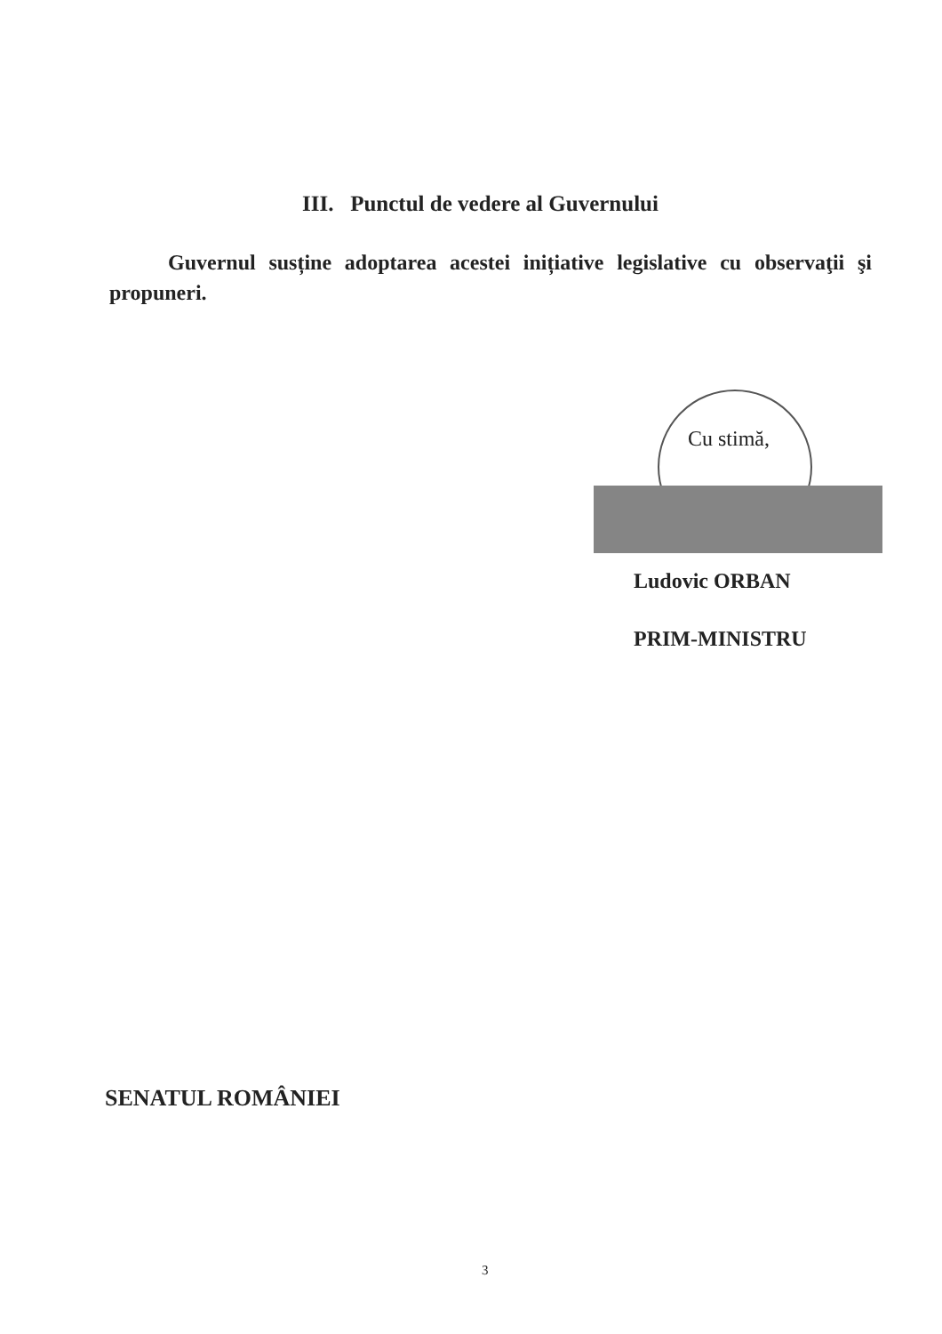III. Punctul de vedere al Guvernului
Guvernul susține adoptarea acestei inițiative legislative cu observaţii şi propuneri.
Cu stimă,
Ludovic ORBAN
PRIM-MINISTRU
SENATUL ROMÂNIEI
3